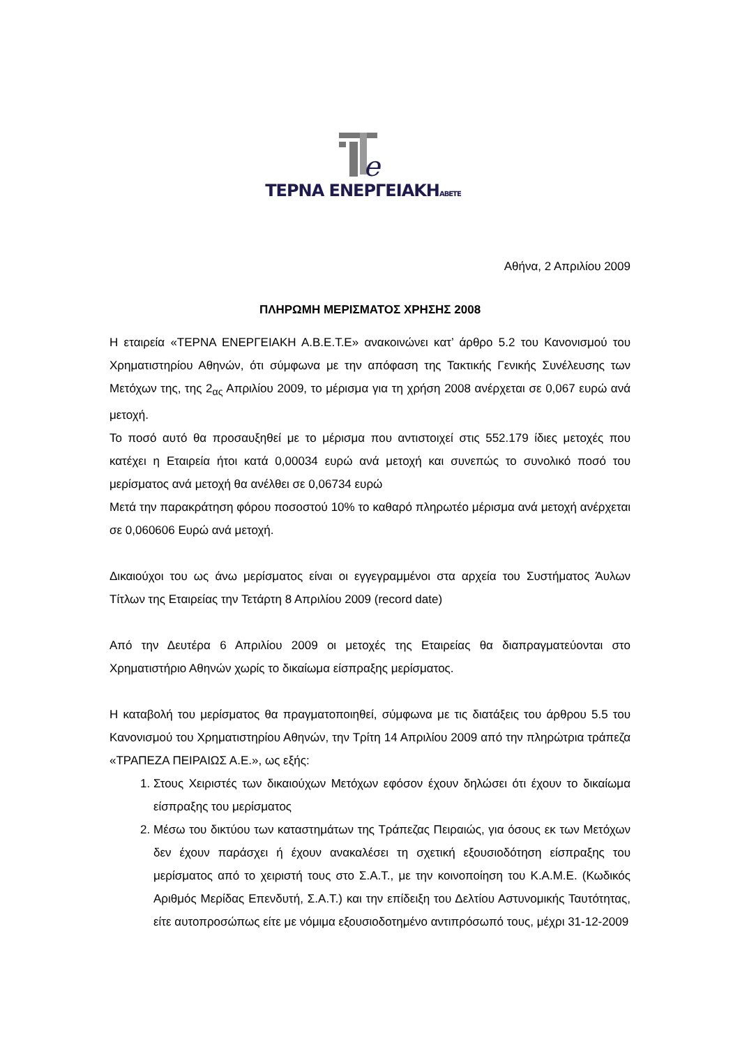e
ΤΕΡΝΑ ΕΝΕΡΓΕΙΑΚΗΑΒΕΤΕ
Αθήνα, 2 Απριλίου 2009
ΠΛΗΡΩΜΗ ΜΕΡΙΣΜΑΤΟΣ ΧΡΗΣΗΣ 2008
Η εταιρεία «ΤΕΡΝΑ ΕΝΕΡΓΕΙΑΚΗ Α.Β.Ε.Τ.Ε» ανακοινώνει κατ’ άρθρο 5.2 του Κανονισμού του Χρηματιστηρίου Αθηνών, ότι σύμφωνα με την απόφαση της Τακτικής Γενικής Συνέλευσης των Μετόχων της, της 2<sub>ας</sub> Απριλίου 2009, το μέρισμα για τη χρήση 2008 ανέρχεται σε 0,067 ευρώ ανά μετοχή.
Το ποσό αυτό θα προσαυξηθεί με το μέρισμα που αντιστοιχεί στις 552.179 ίδιες μετοχές που κατέχει η Εταιρεία ήτοι κατά 0,00034 ευρώ ανά μετοχή και συνεπώς το συνολικό ποσό του μερίσματος ανά μετοχή θα ανέλθει σε 0,06734 ευρώ
Μετά την παρακράτηση φόρου ποσοστού 10% το καθαρό πληρωτέο μέρισμα ανά μετοχή ανέρχεται σε 0,060606 Ευρώ ανά μετοχή.
Δικαιούχοι του ως άνω μερίσματος είναι οι εγγεγραμμένοι στα αρχεία του Συστήματος Άυλων Τίτλων της Εταιρείας την Τετάρτη 8 Απριλίου 2009 (record date)
Από την Δευτέρα 6 Απριλίου 2009 οι μετοχές της Εταιρείας θα διαπραγματεύονται στο Χρηματιστήριο Αθηνών χωρίς το δικαίωμα είσπραξης μερίσματος.
Η καταβολή του μερίσματος θα πραγματοποιηθεί, σύμφωνα με τις διατάξεις του άρθρου 5.5 του Κανονισμού του Χρηματιστηρίου Αθηνών, την Τρίτη 14 Απριλίου 2009 από την πληρώτρια τράπεζα «ΤΡΑΠΕΖΑ ΠΕΙΡΑΙΩΣ Α.Ε.», ως εξής:
1. Στους Χειριστές των δικαιούχων Μετόχων εφόσον έχουν δηλώσει ότι έχουν το δικαίωμα είσπραξης του μερίσματος
2. Μέσω του δικτύου των καταστημάτων της Τράπεζας Πειραιώς, για όσους εκ των Μετόχων δεν έχουν παράσχει ή έχουν ανακαλέσει τη σχετική εξουσιοδότηση είσπραξης του μερίσματος από το χειριστή τους στο Σ.Α.Τ., με την κοινοποίηση του Κ.Α.Μ.Ε. (Κωδικός Αριθμός Μερίδας Επενδυτή, Σ.Α.Τ.) και την επίδειξη του Δελτίου Αστυνομικής Ταυτότητας, είτε αυτοπροσώπως είτε με νόμιμα εξουσιοδοτημένο αντιπρόσωπό τους, μέχρι 31-12-2009